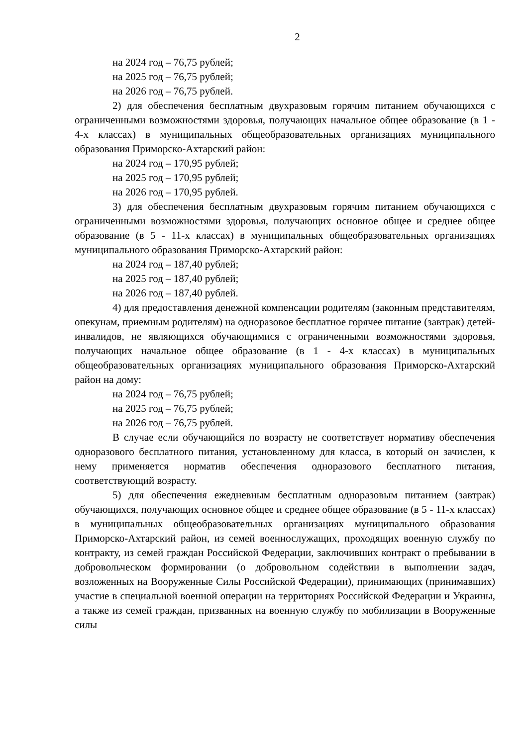2
на 2024 год – 76,75 рублей;
на 2025 год – 76,75 рублей;
на 2026 год – 76,75 рублей.
2) для обеспечения бесплатным двухразовым горячим питанием обучающихся с ограниченными возможностями здоровья, получающих начальное общее образование (в 1 - 4-х классах) в муниципальных общеобразовательных организациях муниципального образования Приморско-Ахтарский район:
на 2024 год – 170,95 рублей;
на 2025 год – 170,95 рублей;
на 2026 год – 170,95 рублей.
3) для обеспечения бесплатным двухразовым горячим питанием обучающихся с ограниченными возможностями здоровья, получающих основное общее и среднее общее образование (в 5 - 11-х классах) в муниципальных общеобразовательных организациях муниципального образования Приморско-Ахтарский район:
на 2024 год – 187,40 рублей;
на 2025 год – 187,40 рублей;
на 2026 год – 187,40 рублей.
4) для предоставления денежной компенсации родителям (законным представителям, опекунам, приемным родителям) на одноразовое бесплатное горячее питание (завтрак) детей-инвалидов, не являющихся обучающимися с ограниченными возможностями здоровья, получающих начальное общее образование (в 1 - 4-х классах) в муниципальных общеобразовательных организациях муниципального образования Приморско-Ахтарский район на дому:
на 2024 год – 76,75 рублей;
на 2025 год – 76,75 рублей;
на 2026 год – 76,75 рублей.
В случае если обучающийся по возрасту не соответствует нормативу обеспечения одноразового бесплатного питания, установленному для класса, в который он зачислен, к нему применяется норматив обеспечения одноразового бесплатного питания, соответствующий возрасту.
5) для обеспечения ежедневным бесплатным одноразовым питанием (завтрак) обучающихся, получающих основное общее и среднее общее образование (в 5 - 11-х классах) в муниципальных общеобразовательных организациях муниципального образования Приморско-Ахтарский район, из семей военнослужащих, проходящих военную службу по контракту, из семей граждан Российской Федерации, заключивших контракт о пребывании в добровольческом формировании (о добровольном содействии в выполнении задач, возложенных на Вооруженные Силы Российской Федерации), принимающих (принимавших) участие в специальной военной операции на территориях Российской Федерации и Украины, а также из семей граждан, призванных на военную службу по мобилизации в Вооруженные силы